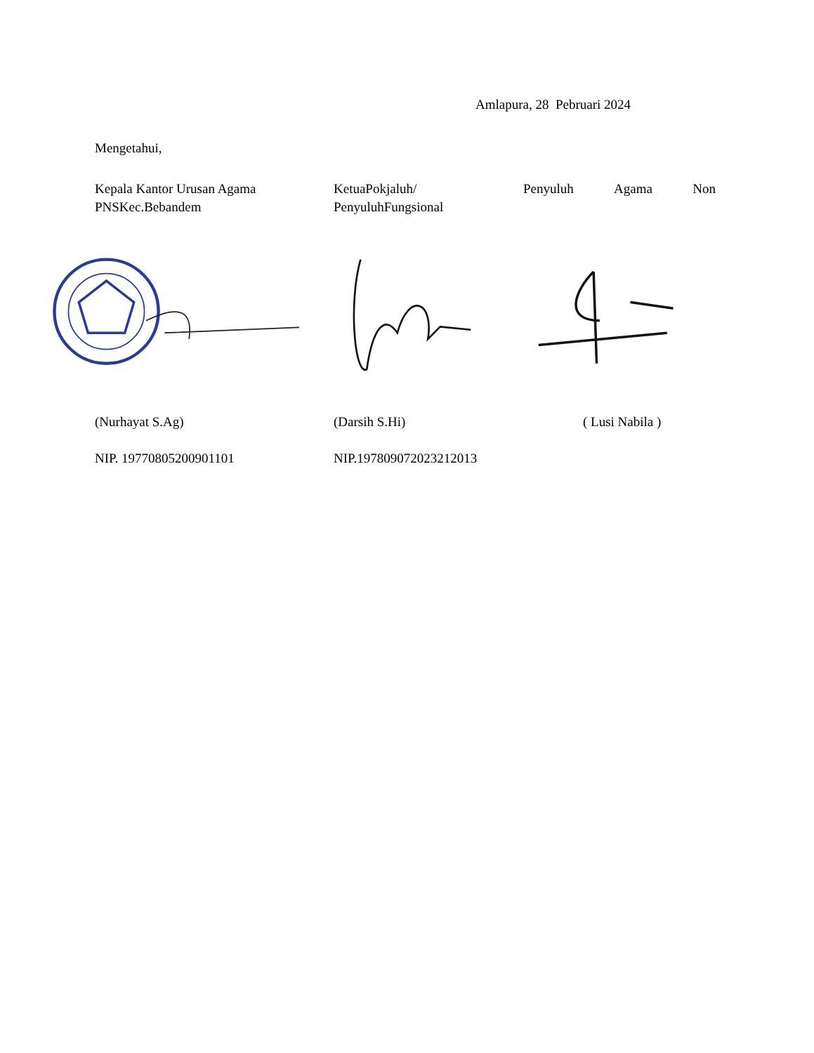Amlapura, 28 Pebruari 2024
Mengetahui,
Kepala Kantor Urusan Agama
PNSKec.Bebandem
KetuaPokjaluh/
PenyuluhFungsional
Penyuluh Agama Non
(Nurhayat S.Ag) (Darsih S.Hi) ( Lusi Nabila )
NIP. 197708052009011​01 NIP.197809072023212013